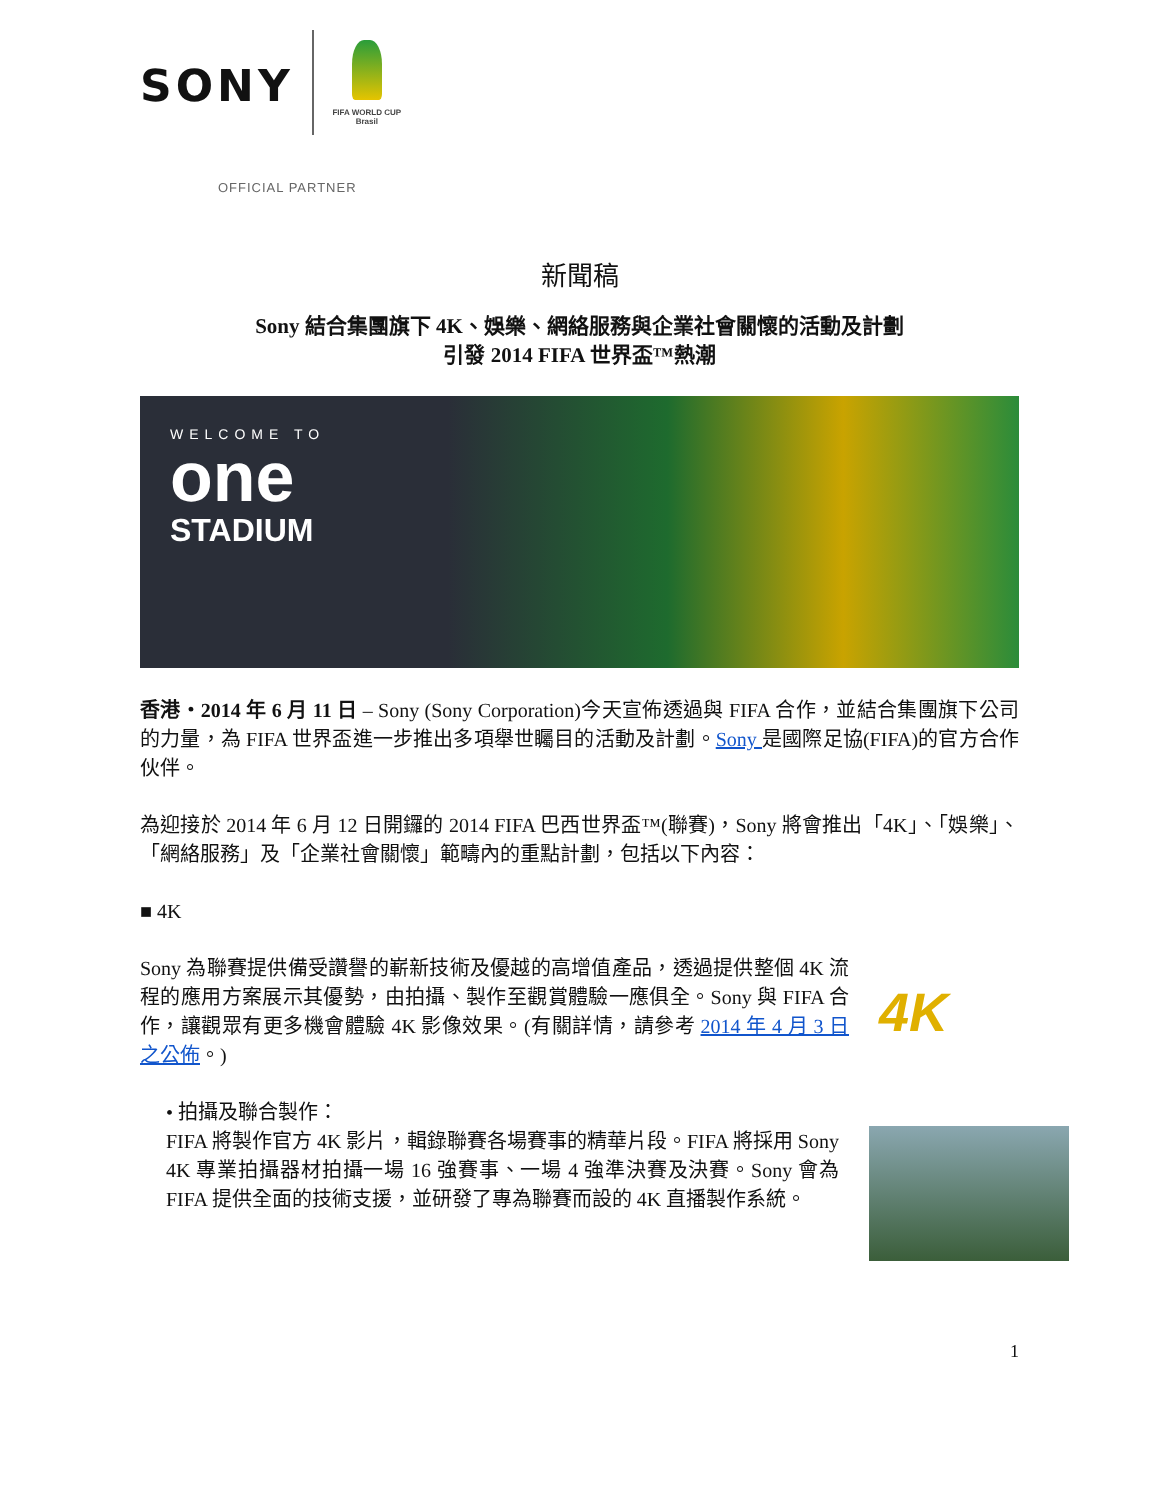SONY
FIFA WORLD CUP
Brasil
OFFICIAL PARTNER
新聞稿
Sony 結合集團旗下 4K、娛樂、網絡服務與企業社會關懷的活動及計劃
引發 2014 FIFA 世界盃™熱潮
WELCOME TO
one
STADIUM
香港‧2014 年 6 月 11 日 – Sony (Sony Corporation)今天宣佈透過與 FIFA 合作，並結合集團旗下公司的力量，為 FIFA 世界盃進一步推出多項舉世矚目的活動及計劃。Sony 是國際足協(FIFA)的官方合作伙伴。
為迎接於 2014 年 6 月 12 日開鑼的 2014 FIFA 巴西世界盃™(聯賽)，Sony 將會推出「4K」、「娛樂」、「網絡服務」及「企業社會關懷」範疇內的重點計劃，包括以下內容：
■ 4K
Sony 為聯賽提供備受讚譽的嶄新技術及優越的高增值產品，透過提供整個 4K 流程的應用方案展示其優勢，由拍攝、製作至觀賞體驗一應俱全。Sony 與 FIFA 合作，讓觀眾有更多機會體驗 4K 影像效果。(有關詳情，請參考 2014 年 4 月 3 日之公佈。)
4K
• 拍攝及聯合製作：
FIFA 將製作官方 4K 影片，輯錄聯賽各場賽事的精華片段。FIFA 將採用 Sony 4K 專業拍攝器材拍攝一場 16 強賽事、一場 4 強準決賽及決賽。Sony 會為 FIFA 提供全面的技術支援，並研發了專為聯賽而設的 4K 直播製作系統。
1